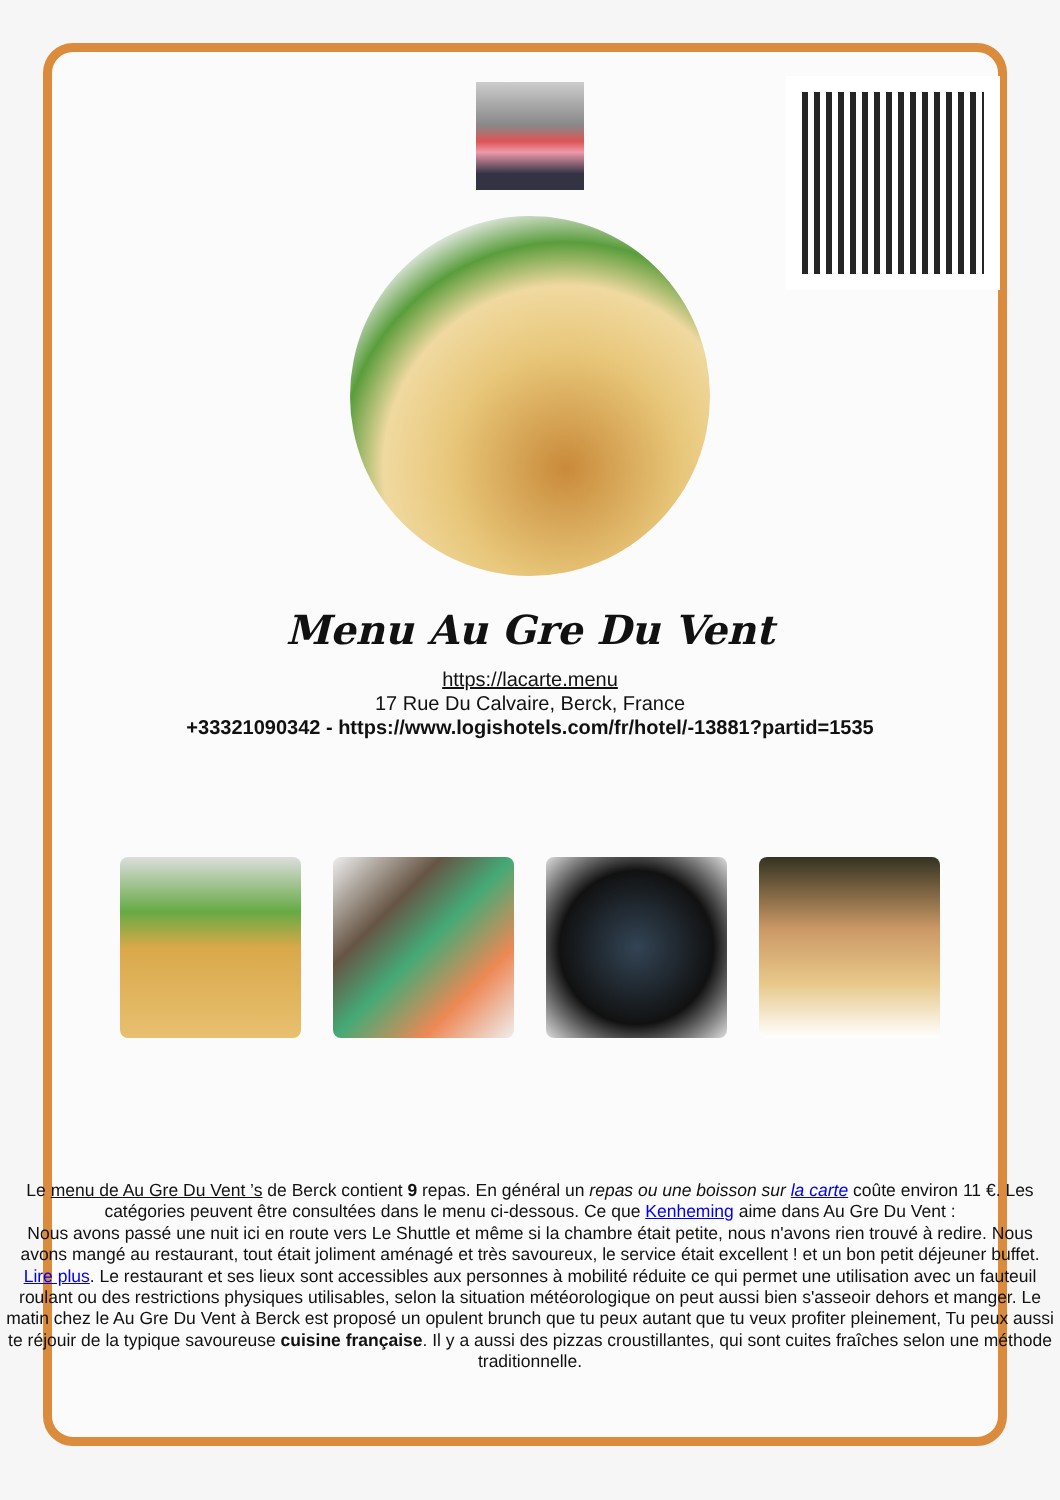Menu Au Gre Du Vent
https://lacarte.menu
17 Rue Du Calvaire, Berck, France
+33321090342 - https://www.logishotels.com/fr/hotel/-13881?partid=1535
Le menu de Au Gre Du Vent ’s de Berck contient 9 repas. En général un repas ou une boisson sur la carte coûte environ 11 €. Les catégories peuvent être consultées dans le menu ci-dessous. Ce que Kenheming aime dans Au Gre Du Vent :
Nous avons passé une nuit ici en route vers Le Shuttle et même si la chambre était petite, nous n'avons rien trouvé à redire. Nous avons mangé au restaurant, tout était joliment aménagé et très savoureux, le service était excellent ! et un bon petit déjeuner buffet. Lire plus. Le restaurant et ses lieux sont accessibles aux personnes à mobilité réduite ce qui permet une utilisation avec un fauteuil roulant ou des restrictions physiques utilisables, selon la situation météorologique on peut aussi bien s'asseoir dehors et manger. Le matin chez le Au Gre Du Vent à Berck est proposé un opulent brunch que tu peux autant que tu veux profiter pleinement, Tu peux aussi te réjouir de la typique savoureuse cuisine française. Il y a aussi des pizzas croustillantes, qui sont cuites fraîches selon une méthode traditionnelle.